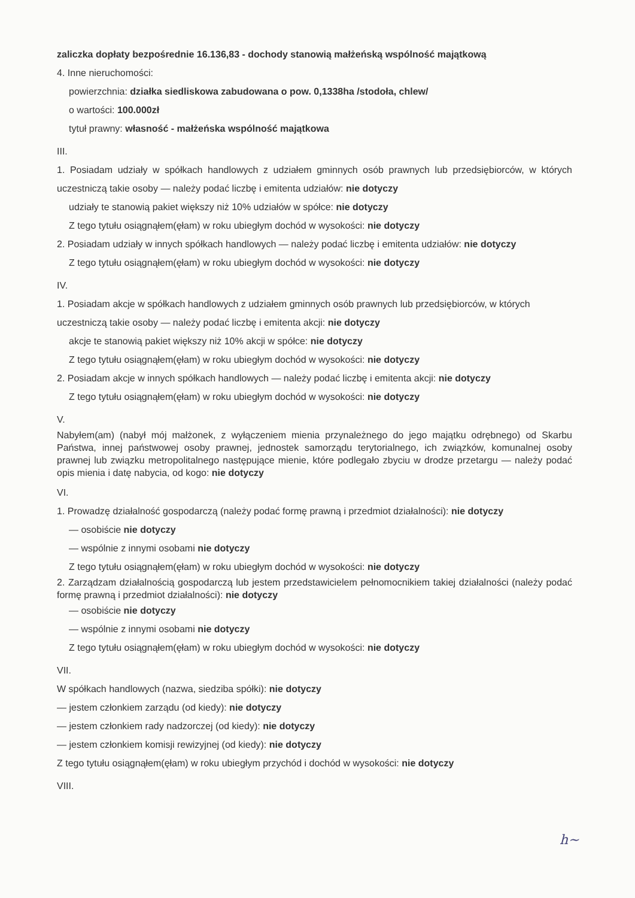zaliczka dopłaty bezpośrednie 16.136,83 - dochody stanowią małżeńską wspólność majątkową
4. Inne nieruchomości:
powierzchnia: działka siedliskowa zabudowana o pow. 0,1338ha /stodoła, chlew/
o wartości: 100.000zł
tytuł prawny: własność - małżeńska wspólność majątkowa
III.
1. Posiadam udziały w spółkach handlowych z udziałem gminnych osób prawnych lub przedsiębiorców, w których uczestniczą takie osoby — należy podać liczbę i emitenta udziałów: nie dotyczy
udziały te stanowią pakiet większy niż 10% udziałów w spółce: nie dotyczy
Z tego tytułu osiągnąłem(ęłam) w roku ubiegłym dochód w wysokości: nie dotyczy
2. Posiadam udziały w innych spółkach handlowych — należy podać liczbę i emitenta udziałów: nie dotyczy
Z tego tytułu osiągnąłem(ęłam) w roku ubiegłym dochód w wysokości: nie dotyczy
IV.
1. Posiadam akcje w spółkach handlowych z udziałem gminnych osób prawnych lub przedsiębiorców, w których uczestniczą takie osoby — należy podać liczbę i emitenta akcji: nie dotyczy
akcje te stanowią pakiet większy niż 10% akcji w spółce: nie dotyczy
Z tego tytułu osiągnąłem(ęłam) w roku ubiegłym dochód w wysokości: nie dotyczy
2. Posiadam akcje w innych spółkach handlowych — należy podać liczbę i emitenta akcji: nie dotyczy
Z tego tytułu osiągnąłem(ęłam) w roku ubiegłym dochód w wysokości: nie dotyczy
V.
Nabyłem(am) (nabył mój małżonek, z wyłączeniem mienia przynależnego do jego majątku odrębnego) od Skarbu Państwa, innej państwowej osoby prawnej, jednostek samorządu terytorialnego, ich związków, komunalnej osoby prawnej lub związku metropolitalnego następujące mienie, które podlegało zbyciu w drodze przetargu — należy podać opis mienia i datę nabycia, od kogo: nie dotyczy
VI.
1. Prowadzę działalność gospodarczą (należy podać formę prawną i przedmiot działalności): nie dotyczy
— osobiście nie dotyczy
— wspólnie z innymi osobami nie dotyczy
Z tego tytułu osiągnąłem(ęłam) w roku ubiegłym dochód w wysokości: nie dotyczy
2. Zarządzam działalnością gospodarczą lub jestem przedstawicielem pełnomocnikiem takiej działalności (należy podać formę prawną i przedmiot działalności): nie dotyczy
— osobiście nie dotyczy
— wspólnie z innymi osobami nie dotyczy
Z tego tytułu osiągnąłem(ęłam) w roku ubiegłym dochód w wysokości: nie dotyczy
VII.
W spółkach handlowych (nazwa, siedziba spółki): nie dotyczy
— jestem członkiem zarządu (od kiedy): nie dotyczy
— jestem członkiem rady nadzorczej (od kiedy): nie dotyczy
— jestem członkiem komisji rewizyjnej (od kiedy): nie dotyczy
Z tego tytułu osiągnąłem(ęłam) w roku ubiegłym przychód i dochód w wysokości: nie dotyczy
VIII.
h~